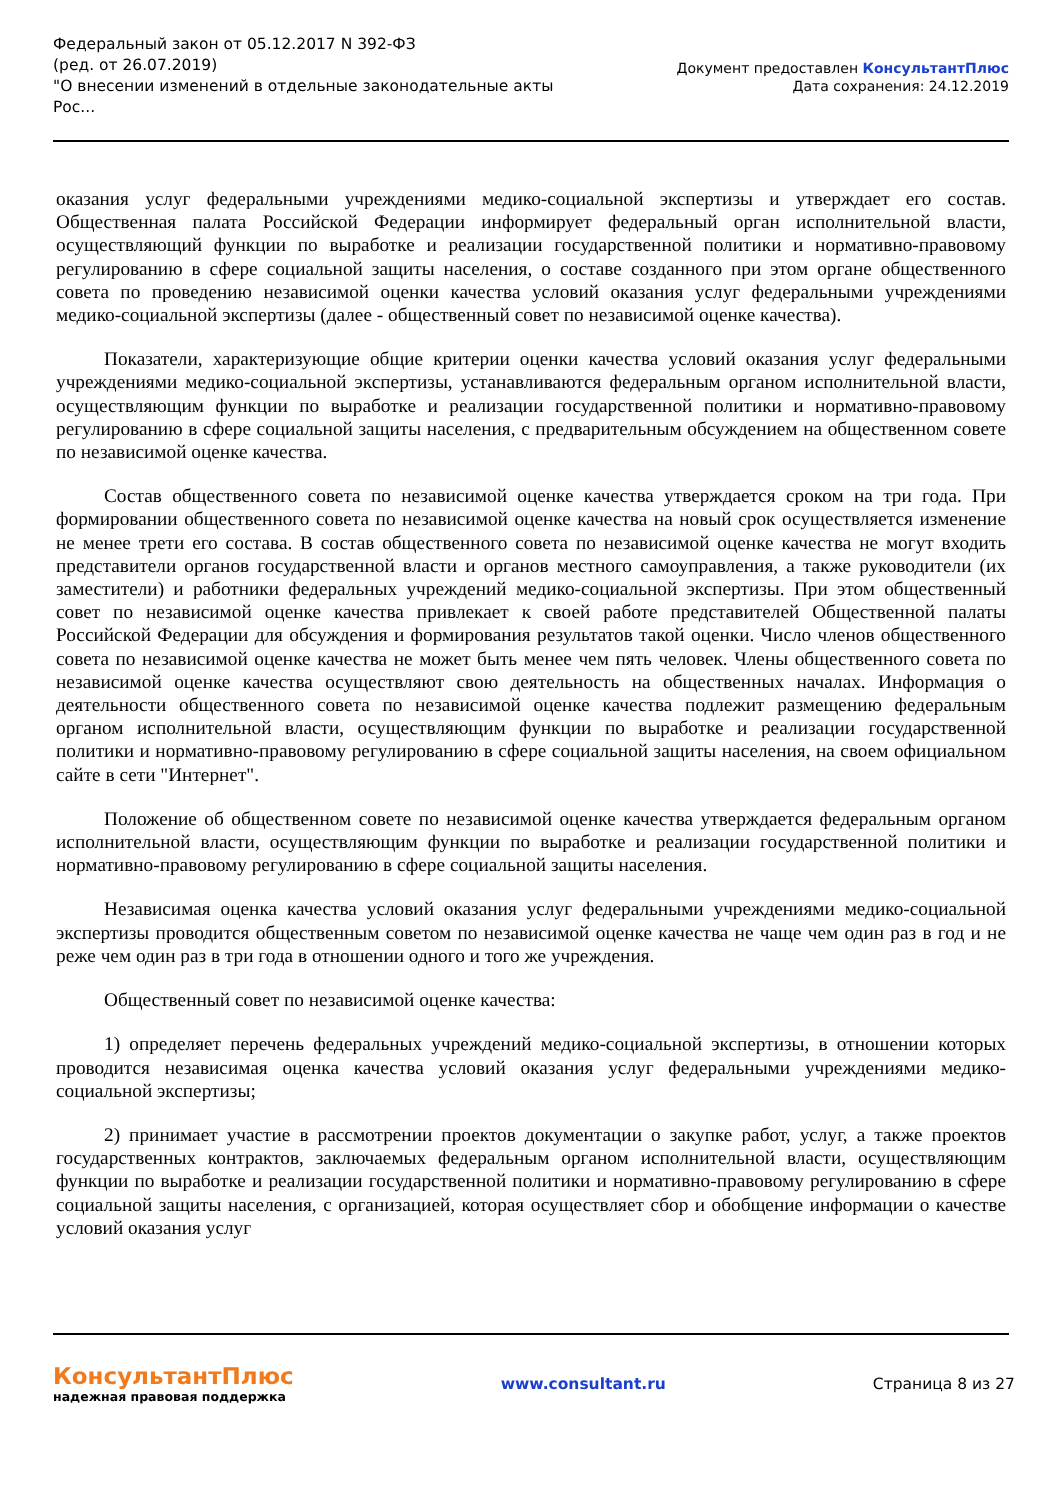Федеральный закон от 05.12.2017 N 392-ФЗ
(ред. от 26.07.2019)
"О внесении изменений в отдельные законодательные акты Рос...
Документ предоставлен КонсультантПлюс
Дата сохранения: 24.12.2019
оказания услуг федеральными учреждениями медико-социальной экспертизы и утверждает его состав. Общественная палата Российской Федерации информирует федеральный орган исполнительной власти, осуществляющий функции по выработке и реализации государственной политики и нормативно-правовому регулированию в сфере социальной защиты населения, о составе созданного при этом органе общественного совета по проведению независимой оценки качества условий оказания услуг федеральными учреждениями медико-социальной экспертизы (далее - общественный совет по независимой оценке качества).
Показатели, характеризующие общие критерии оценки качества условий оказания услуг федеральными учреждениями медико-социальной экспертизы, устанавливаются федеральным органом исполнительной власти, осуществляющим функции по выработке и реализации государственной политики и нормативно-правовому регулированию в сфере социальной защиты населения, с предварительным обсуждением на общественном совете по независимой оценке качества.
Состав общественного совета по независимой оценке качества утверждается сроком на три года. При формировании общественного совета по независимой оценке качества на новый срок осуществляется изменение не менее трети его состава. В состав общественного совета по независимой оценке качества не могут входить представители органов государственной власти и органов местного самоуправления, а также руководители (их заместители) и работники федеральных учреждений медико-социальной экспертизы. При этом общественный совет по независимой оценке качества привлекает к своей работе представителей Общественной палаты Российской Федерации для обсуждения и формирования результатов такой оценки. Число членов общественного совета по независимой оценке качества не может быть менее чем пять человек. Члены общественного совета по независимой оценке качества осуществляют свою деятельность на общественных началах. Информация о деятельности общественного совета по независимой оценке качества подлежит размещению федеральным органом исполнительной власти, осуществляющим функции по выработке и реализации государственной политики и нормативно-правовому регулированию в сфере социальной защиты населения, на своем официальном сайте в сети "Интернет".
Положение об общественном совете по независимой оценке качества утверждается федеральным органом исполнительной власти, осуществляющим функции по выработке и реализации государственной политики и нормативно-правовому регулированию в сфере социальной защиты населения.
Независимая оценка качества условий оказания услуг федеральными учреждениями медико-социальной экспертизы проводится общественным советом по независимой оценке качества не чаще чем один раз в год и не реже чем один раз в три года в отношении одного и того же учреждения.
Общественный совет по независимой оценке качества:
1) определяет перечень федеральных учреждений медико-социальной экспертизы, в отношении которых проводится независимая оценка качества условий оказания услуг федеральными учреждениями медико-социальной экспертизы;
2) принимает участие в рассмотрении проектов документации о закупке работ, услуг, а также проектов государственных контрактов, заключаемых федеральным органом исполнительной власти, осуществляющим функции по выработке и реализации государственной политики и нормативно-правовому регулированию в сфере социальной защиты населения, с организацией, которая осуществляет сбор и обобщение информации о качестве условий оказания услуг
КонсультантПлюс
надежная правовая поддержка
www.consultant.ru Страница 8 из 27